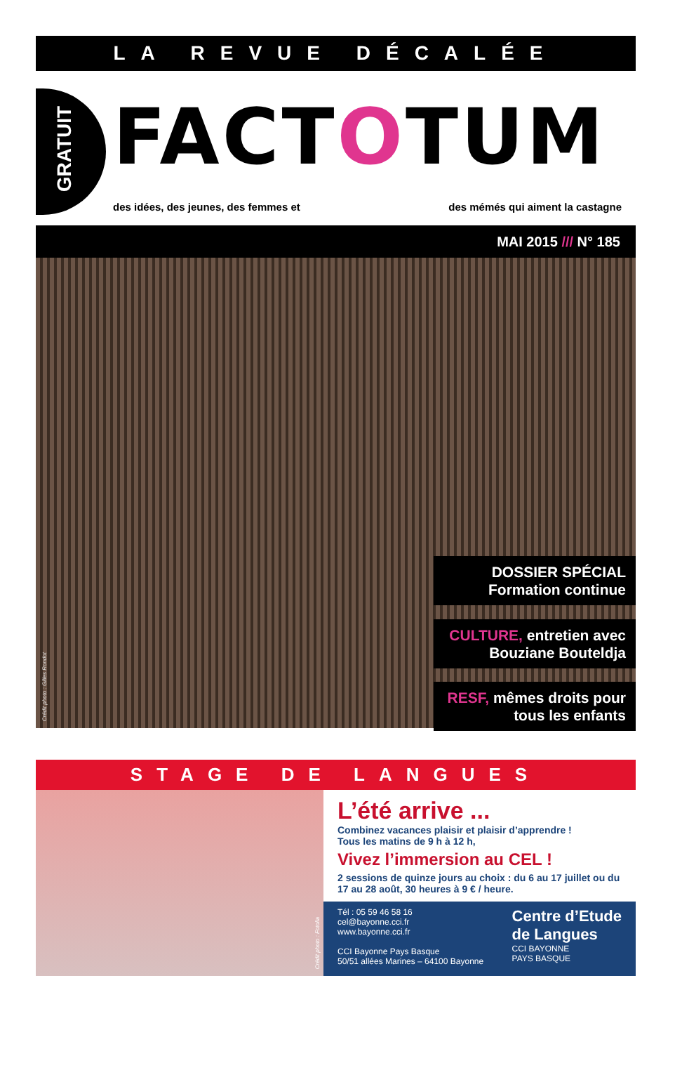LA REVUE DÉCALÉE
GRATUIT FACTOTUM
des idées, des jeunes, des femmes et des mémés qui aiment la castagne
MAI 2015 /// N° 185
DOSSIER SPÉCIAL
Formation continue
CULTURE, entretien avec Bouziane Bouteldja
RESF, mêmes droits pour tous les enfants
Crédit photo : Gilles Rondot
STAGE DE LANGUES
Crédit photo : Fotolia
L’été arrive ...
Combinez vacances plaisir et plaisir d’apprendre !
Tous les matins de 9 h à 12 h,
Vivez l’immersion au CEL !
2 sessions de quinze jours au choix : du 6 au 17 juillet ou du 17 au 28 août, 30 heures à 9 € / heure.
Tél : 05 59 46 58 16
cel@bayonne.cci.fr
www.bayonne.cci.fr
CCI Bayonne Pays Basque
50/51 allées Marines – 64100 Bayonne
Centre d’Etude
de Langues
CCI BAYONNE
PAYS BASQUE